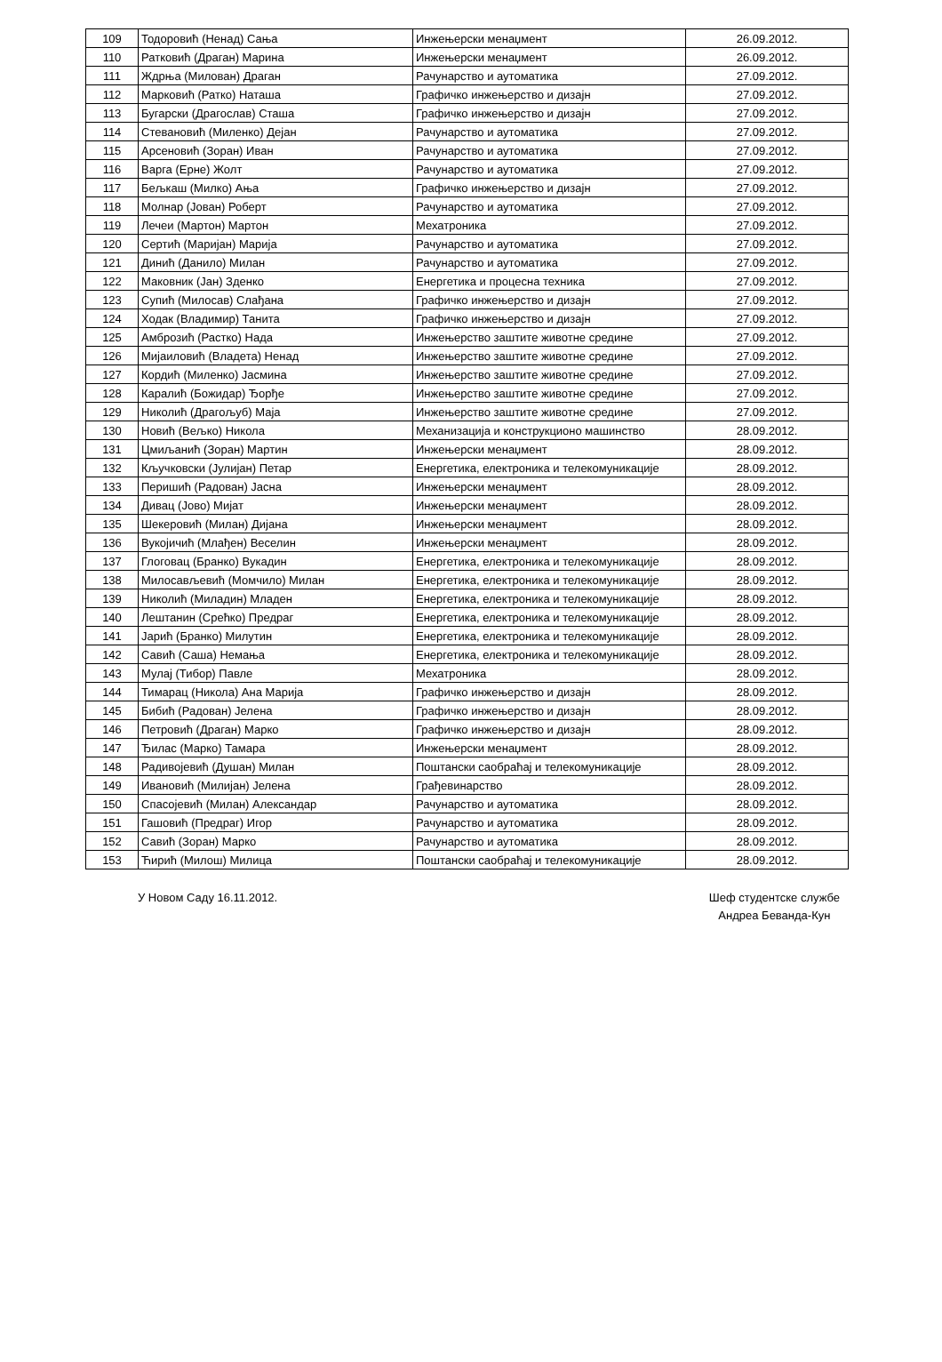| 109 | Тодоровић (Ненад) Сања | Инжењерски менаџмент | 26.09.2012. |
| 110 | Ратковић (Драган) Марина | Инжењерски менаџмент | 26.09.2012. |
| 111 | Ждрња (Милован) Драган | Рачунарство и аутоматика | 27.09.2012. |
| 112 | Марковић (Ратко) Наташа | Графичко инжењерство и дизајн | 27.09.2012. |
| 113 | Бугарски (Драгослав) Сташа | Графичко инжењерство и дизајн | 27.09.2012. |
| 114 | Стевановић (Миленко) Дејан | Рачунарство и аутоматика | 27.09.2012. |
| 115 | Арсеновић (Зоран) Иван | Рачунарство и аутоматика | 27.09.2012. |
| 116 | Варга (Ерне) Жолт | Рачунарство и аутоматика | 27.09.2012. |
| 117 | Бељкаш (Милко) Ања | Графичко инжењерство и дизајн | 27.09.2012. |
| 118 | Молнар (Јован) Роберт | Рачунарство и аутоматика | 27.09.2012. |
| 119 | Лечеи (Мартон) Мартон | Мехатроника | 27.09.2012. |
| 120 | Сертић (Маријан) Марија | Рачунарство и аутоматика | 27.09.2012. |
| 121 | Динић (Данило) Милан | Рачунарство и аутоматика | 27.09.2012. |
| 122 | Маковник (Јан) Зденко | Енергетика и процесна техника | 27.09.2012. |
| 123 | Супић (Милосав) Слађана | Графичко инжењерство и дизајн | 27.09.2012. |
| 124 | Ходак (Владимир) Танита | Графичко инжењерство и дизајн | 27.09.2012. |
| 125 | Амброзић (Растко) Нада | Инжењерство заштите животне средине | 27.09.2012. |
| 126 | Мијаиловић (Владета) Ненад | Инжењерство заштите животне средине | 27.09.2012. |
| 127 | Кордић (Миленко) Јасмина | Инжењерство заштите животне средине | 27.09.2012. |
| 128 | Каралић (Божидар) Ђорђе | Инжењерство заштите животне средине | 27.09.2012. |
| 129 | Николић (Драгољуб) Маја | Инжењерство заштите животне средине | 27.09.2012. |
| 130 | Новић (Вељко) Никола | Механизација и конструкционо машинство | 28.09.2012. |
| 131 | Цмиљанић (Зоран) Мартин | Инжењерски менаџмент | 28.09.2012. |
| 132 | Кључковски (Јулијан) Петар | Енергетика, електроника и телекомуникације | 28.09.2012. |
| 133 | Перишић (Радован) Јасна | Инжењерски менаџмент | 28.09.2012. |
| 134 | Дивац (Јово) Мијат | Инжењерски менаџмент | 28.09.2012. |
| 135 | Шекеровић (Милан) Дијана | Инжењерски менаџмент | 28.09.2012. |
| 136 | Вукојичић (Млађен) Веселин | Инжењерски менаџмент | 28.09.2012. |
| 137 | Глоговац (Бранко) Вукадин | Енергетика, електроника и телекомуникације | 28.09.2012. |
| 138 | Милосављевић (Момчило) Милан | Енергетика, електроника и телекомуникације | 28.09.2012. |
| 139 | Николић (Миладин) Младен | Енергетика, електроника и телекомуникације | 28.09.2012. |
| 140 | Лештанин (Срећко) Предраг | Енергетика, електроника и телекомуникације | 28.09.2012. |
| 141 | Јарић (Бранко) Милутин | Енергетика, електроника и телекомуникације | 28.09.2012. |
| 142 | Савић (Саша) Немања | Енергетика, електроника и телекомуникације | 28.09.2012. |
| 143 | Мулај (Тибор) Павле | Мехатроника | 28.09.2012. |
| 144 | Тимарац (Никола) Ана Марија | Графичко инжењерство и дизајн | 28.09.2012. |
| 145 | Бибић (Радован) Јелена | Графичко инжењерство и дизајн | 28.09.2012. |
| 146 | Петровић (Драган) Марко | Графичко инжењерство и дизајн | 28.09.2012. |
| 147 | Ђилас (Марко) Тамара | Инжењерски менаџмент | 28.09.2012. |
| 148 | Радивојевић (Душан) Милан | Поштански саобраћај и телекомуникације | 28.09.2012. |
| 149 | Ивановић (Милијан) Јелена | Грађевинарство | 28.09.2012. |
| 150 | Спасојевић (Милан) Александар | Рачунарство и аутоматика | 28.09.2012. |
| 151 | Гашовић (Предраг) Игор | Рачунарство и аутоматика | 28.09.2012. |
| 152 | Савић (Зоран) Марко | Рачунарство и аутоматика | 28.09.2012. |
| 153 | Ћирић (Милош) Милица | Поштански саобраћај и телекомуникације | 28.09.2012. |
У Новом Саду 16.11.2012. Шеф студентске службе
Андреа Беванда-Кун